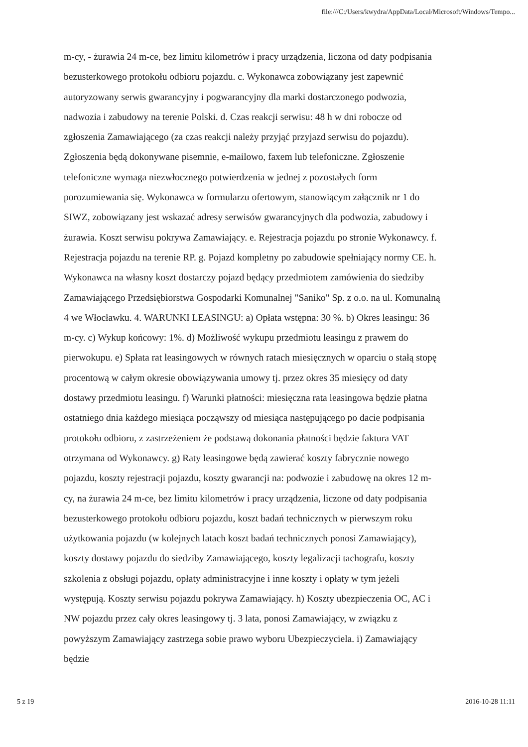file:///C:/Users/kwydra/AppData/Local/Microsoft/Windows/Tempo...
m-cy, - żurawia 24 m-ce, bez limitu kilometrów i pracy urządzenia, liczona od daty podpisania bezusterkowego protokołu odbioru pojazdu. c. Wykonawca zobowiązany jest zapewnić autoryzowany serwis gwarancyjny i pogwarancyjny dla marki dostarczonego podwozia, nadwozia i zabudowy na terenie Polski. d. Czas reakcji serwisu: 48 h w dni robocze od zgłoszenia Zamawiającego (za czas reakcji należy przyjąć przyjazd serwisu do pojazdu). Zgłoszenia będą dokonywane pisemnie, e-mailowo, faxem lub telefoniczne. Zgłoszenie telefoniczne wymaga niezwłocznego potwierdzenia w jednej z pozostałych form porozumiewania się. Wykonawca w formularzu ofertowym, stanowiącym załącznik nr 1 do SIWZ, zobowiązany jest wskazać adresy serwisów gwarancyjnych dla podwozia, zabudowy i żurawia. Koszt serwisu pokrywa Zamawiający. e. Rejestracja pojazdu po stronie Wykonawcy. f. Rejestracja pojazdu na terenie RP. g. Pojazd kompletny po zabudowie spełniający normy CE. h. Wykonawca na własny koszt dostarczy pojazd będący przedmiotem zamówienia do siedziby Zamawiającego Przedsiębiorstwa Gospodarki Komunalnej "Saniko" Sp. z o.o. na ul. Komunalną 4 we Włocławku. 4. WARUNKI LEASINGU: a) Opłata wstępna: 30 %. b) Okres leasingu: 36 m-cy. c) Wykup końcowy: 1%. d) Możliwość wykupu przedmiotu leasingu z prawem do pierwokupu. e) Spłata rat leasingowych w równych ratach miesięcznych w oparciu o stałą stopę procentową w całym okresie obowiązywania umowy tj. przez okres 35 miesięcy od daty dostawy przedmiotu leasingu. f) Warunki płatności: miesięczna rata leasingowa będzie płatna ostatniego dnia każdego miesiąca począwszy od miesiąca następującego po dacie podpisania protokołu odbioru, z zastrzeżeniem że podstawą dokonania płatności będzie faktura VAT otrzymana od Wykonawcy. g) Raty leasingowe będą zawierać koszty fabrycznie nowego pojazdu, koszty rejestracji pojazdu, koszty gwarancji na: podwozie i zabudowę na okres 12 m-cy, na żurawia 24 m-ce, bez limitu kilometrów i pracy urządzenia, liczone od daty podpisania bezusterkowego protokołu odbioru pojazdu, koszt badań technicznych w pierwszym roku użytkowania pojazdu (w kolejnych latach koszt badań technicznych ponosi Zamawiający), koszty dostawy pojazdu do siedziby Zamawiającego, koszty legalizacji tachografu, koszty szkolenia z obsługi pojazdu, opłaty administracyjne i inne koszty i opłaty w tym jeżeli występują. Koszty serwisu pojazdu pokrywa Zamawiający. h) Koszty ubezpieczenia OC, AC i NW pojazdu przez cały okres leasingowy tj. 3 lata, ponosi Zamawiający, w związku z powyższym Zamawiający zastrzega sobie prawo wyboru Ubezpieczyciela. i) Zamawiający będzie
5 z 19 2016-10-28 11:11